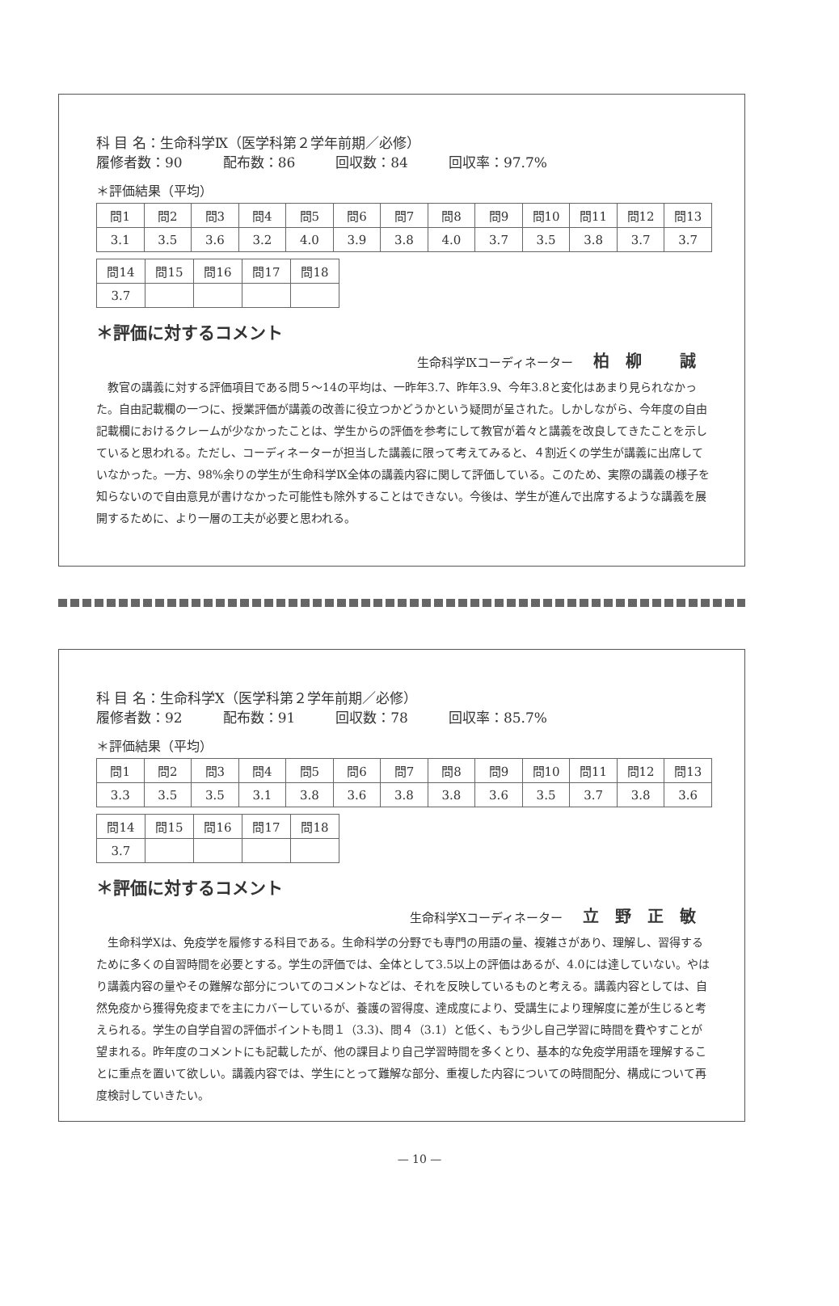科 目 名：生命科学Ⅸ（医学科第２学年前期／必修）
履修者数：90 配布数：86 回収数：84 回収率：97.7%
＊評価結果（平均）
| 問1 | 問2 | 問3 | 問4 | 問5 | 問6 | 問7 | 問8 | 問9 | 問10 | 問11 | 問12 | 問13 |
| --- | --- | --- | --- | --- | --- | --- | --- | --- | --- | --- | --- | --- |
| 3.1 | 3.5 | 3.6 | 3.2 | 4.0 | 3.9 | 3.8 | 4.0 | 3.7 | 3.5 | 3.8 | 3.7 | 3.7 |
| 問14 | 問15 | 問16 | 問17 | 問18 |
| --- | --- | --- | --- | --- |
| 3.7 | | | | |
＊評価に対するコメント
生命科学Ⅸコーディネーター 柏柳 誠
教官の講義に対する評価項目である問５～14の平均は、一昨年3.7、昨年3.9、今年3.8と変化はあまり見られなかった。自由記載欄の一つに、授業評価が講義の改善に役立つかどうかという疑問が呈された。しかしながら、今年度の自由記載欄におけるクレームが少なかったことは、学生からの評価を参考にして教官が着々と講義を改良してきたことを示していると思われる。ただし、コーディネーターが担当した講義に限って考えてみると、４割近くの学生が講義に出席していなかった。一方、98%余りの学生が生命科学Ⅸ全体の講義内容に関して評価している。このため、実際の講義の様子を知らないので自由意見が書けなかった可能性も除外することはできない。今後は、学生が進んで出席するような講義を展開するために、より一層の工夫が必要と思われる。
科 目 名：生命科学Ⅹ（医学科第２学年前期／必修）
履修者数：92 配布数：91 回収数：78 回収率：85.7%
＊評価結果（平均）
| 問1 | 問2 | 問3 | 問4 | 問5 | 問6 | 問7 | 問8 | 問9 | 問10 | 問11 | 問12 | 問13 |
| --- | --- | --- | --- | --- | --- | --- | --- | --- | --- | --- | --- | --- |
| 3.3 | 3.5 | 3.5 | 3.1 | 3.8 | 3.6 | 3.8 | 3.8 | 3.6 | 3.5 | 3.7 | 3.8 | 3.6 |
| 問14 | 問15 | 問16 | 問17 | 問18 |
| --- | --- | --- | --- | --- |
| 3.7 | | | | |
＊評価に対するコメント
生命科学Ⅹコーディネーター 立野正敏
生命科学Ⅹは、免疫学を履修する科目である。生命科学の分野でも専門の用語の量、複雑さがあり、理解し、習得するために多くの自習時間を必要とする。学生の評価では、全体として3.5以上の評価はあるが、4.0には達していない。やはり講義内容の量やその難解な部分についてのコメントなどは、それを反映しているものと考える。講義内容としては、自然免疫から獲得免疫までを主にカバーしているが、養護の習得度、達成度により、受講生により理解度に差が生じると考えられる。学生の自学自習の評価ポイントも問１（3.3)、問４（3.1）と低く、もう少し自己学習に時間を費やすことが望まれる。昨年度のコメントにも記載したが、他の課目より自己学習時間を多くとり、基本的な免疫学用語を理解することに重点を置いて欲しい。講義内容では、学生にとって難解な部分、重複した内容についての時間配分、構成について再度検討していきたい。
— 10 —